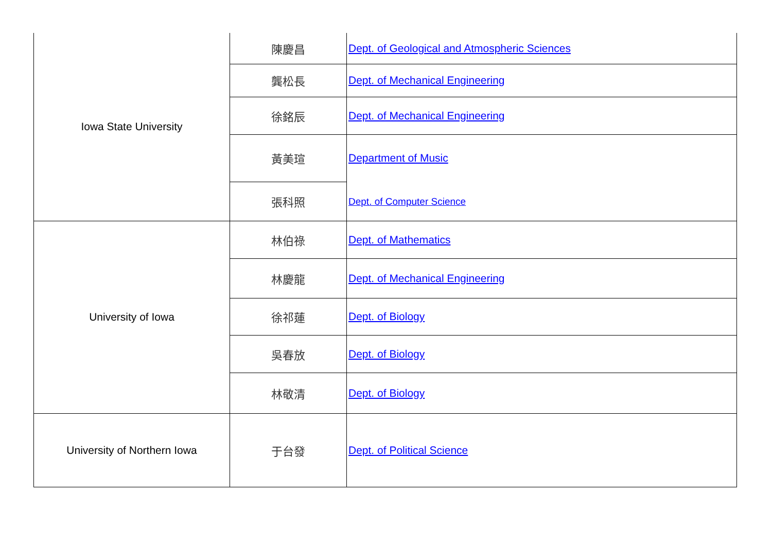| Iowa State University | 陳慶昌 | Dept. of Geological and Atmospheric Sciences |
| | 龔松長 | Dept. of Mechanical Engineering |
| | 徐銘辰 | Dept. of Mechanical Engineering |
| | 黃美瑄 | Department of Music |
| | 張科照 | Dept. of Computer Science |
| University of Iowa | 林伯祿 | Dept. of Mathematics |
| | 林慶龍 | Dept. of Mechanical Engineering |
| | 徐祁蓮 | Dept. of Biology |
| | 吳春放 | Dept. of Biology |
| | 林敬清 | Dept. of Biology |
| University of Northern Iowa | 于台發 | Dept. of Political Science |